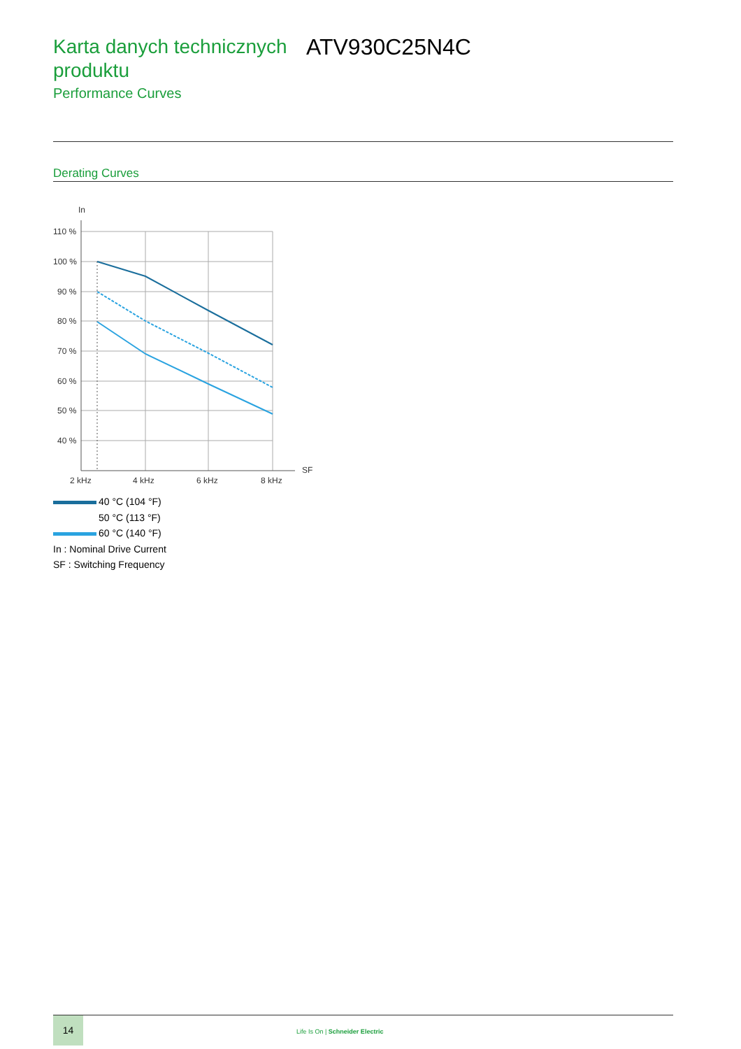Karta danych technicznych produktu
Performance Curves
ATV930C25N4C
Derating Curves
In
110 %
100 %
90 %
80 %
70 %
60 %
50 %
40 %
2 kHz
4 kHz
6 kHz
8 kHz
SF
40 °C (104 °F)
50 °C (113 °F)
60 °C (140 °F)
In : Nominal Drive Current
SF : Switching Frequency
14
Life Is On | Schneider Electric